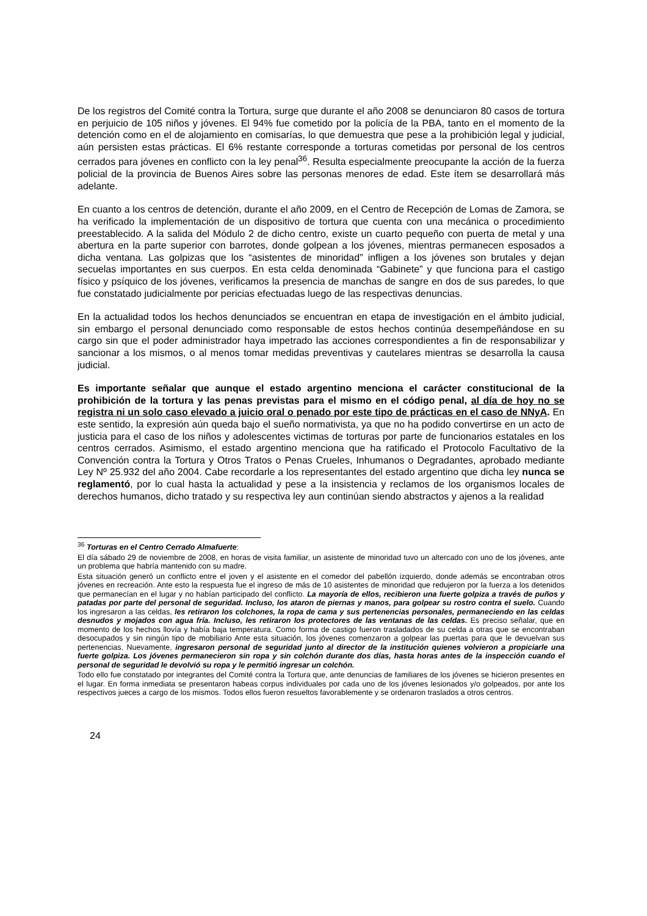De los registros del Comité contra la Tortura, surge que durante el año 2008 se denunciaron 80 casos de tortura en perjuicio de 105 niños y jóvenes. El 94% fue cometido por la policía de la PBA, tanto en el momento de la detención como en el de alojamiento en comisarías, lo que demuestra que pese a la prohibición legal y judicial, aún persisten estas prácticas. El 6% restante corresponde a torturas cometidas por personal de los centros cerrados para jóvenes en conflicto con la ley penal<sup>36</sup>. Resulta especialmente preocupante la acción de la fuerza policial de la provincia de Buenos Aires sobre las personas menores de edad. Este ítem se desarrollará más adelante.
En cuanto a los centros de detención, durante el año 2009, en el Centro de Recepción de Lomas de Zamora, se ha verificado la implementación de un dispositivo de tortura que cuenta con una mecánica o procedimiento preestablecido. A la salida del Módulo 2 de dicho centro, existe un cuarto pequeño con puerta de metal y una abertura en la parte superior con barrotes, donde golpean a los jóvenes, mientras permanecen esposados a dicha ventana. Las golpizas que los “asistentes de minoridad” infligen a los jóvenes son brutales y dejan secuelas importantes en sus cuerpos. En esta celda denominada “Gabinete” y que funciona para el castigo físico y psíquico de los jóvenes, verificamos la presencia de manchas de sangre en dos de sus paredes, lo que fue constatado judicialmente por pericias efectuadas luego de las respectivas denuncias.
En la actualidad todos los hechos denunciados se encuentran en etapa de investigación en el ámbito judicial, sin embargo el personal denunciado como responsable de estos hechos continúa desempeñándose en su cargo sin que el poder administrador haya impetrado las acciones correspondientes a fin de responsabilizar y sancionar a los mismos, o al menos tomar medidas preventivas y cautelares mientras se desarrolla la causa judicial.
Es importante señalar que aunque el estado argentino menciona el carácter constitucional de la prohibición de la tortura y las penas previstas para el mismo en el código penal, al día de hoy no se registra ni un solo caso elevado a juicio oral o penado por este tipo de prácticas en el caso de NNyA. En este sentido, la expresión aún queda bajo el sueño normativista, ya que no ha podido convertirse en un acto de justicia para el caso de los niños y adolescentes victimas de torturas por parte de funcionarios estatales en los centros cerrados. Asimismo, el estado argentino menciona que ha ratificado el Protocolo Facultativo de la Convención contra la Tortura y Otros Tratos o Penas Crueles, Inhumanos o Degradantes, aprobado mediante Ley Nº 25.932 del año 2004. Cabe recordarle a los representantes del estado argentino que dicha ley nunca se reglamentó, por lo cual hasta la actualidad y pese a la insistencia y reclamos de los organismos locales de derechos humanos, dicho tratado y su respectiva ley aun continúan siendo abstractos y ajenos a la realidad
<sup>36</sup> Torturas en el Centro Cerrado Almafuerte:
El día sábado 29 de noviembre de 2008, en horas de visita familiar, un asistente de minoridad tuvo un altercado con uno de los jóvenes, ante un problema que habría mantenido con su madre.
Esta situación generó un conflicto entre el joven y el asistente en el comedor del pabellón izquierdo, donde además se encontraban otros jóvenes en recreación. Ante esto la respuesta fue el ingreso de más de 10 asistentes de minoridad que redujeron por la fuerza a los detenidos que permanecían en el lugar y no habían participado del conflicto. La mayoría de ellos, recibieron una fuerte golpiza a través de puños y patadas por parte del personal de seguridad. Incluso, los ataron de piernas y manos, para golpear su rostro contra el suelo. Cuando los ingresaron a las celdas, les retiraron los colchones, la ropa de cama y sus pertenencias personales, permaneciendo en las celdas desnudos y mojados con agua fría. Incluso, les retiraron los protectores de las ventanas de las celdas. Es preciso señalar, que en momento de los hechos llovía y había baja temperatura. Como forma de castigo fueron trasladados de su celda a otras que se encontraban desocupados y sin ningún tipo de mobiliario Ante esta situación, los jóvenes comenzaron a golpear las puertas para que le devuelvan sus pertenencias. Nuevamente, ingresaron personal de seguridad junto al director de la institución quienes volvieron a propiciarle una fuerte golpiza. Los jóvenes permanecieron sin ropa y sin colchón durante dos días, hasta horas antes de la inspección cuando el personal de seguridad le devolvió su ropa y le permitió ingresar un colchón.
Todo ello fue constatado por integrantes del Comité contra la Tortura que, ante denuncias de familiares de los jóvenes se hicieron presentes en el lugar. En forma inmediata se presentaron habeas corpus individuales por cada uno de los jóvenes lesionados y/o golpeados, por ante los respectivos jueces a cargo de los mismos. Todos ellos fueron resueltos favorablemente y se ordenaron traslados a otros centros.
24